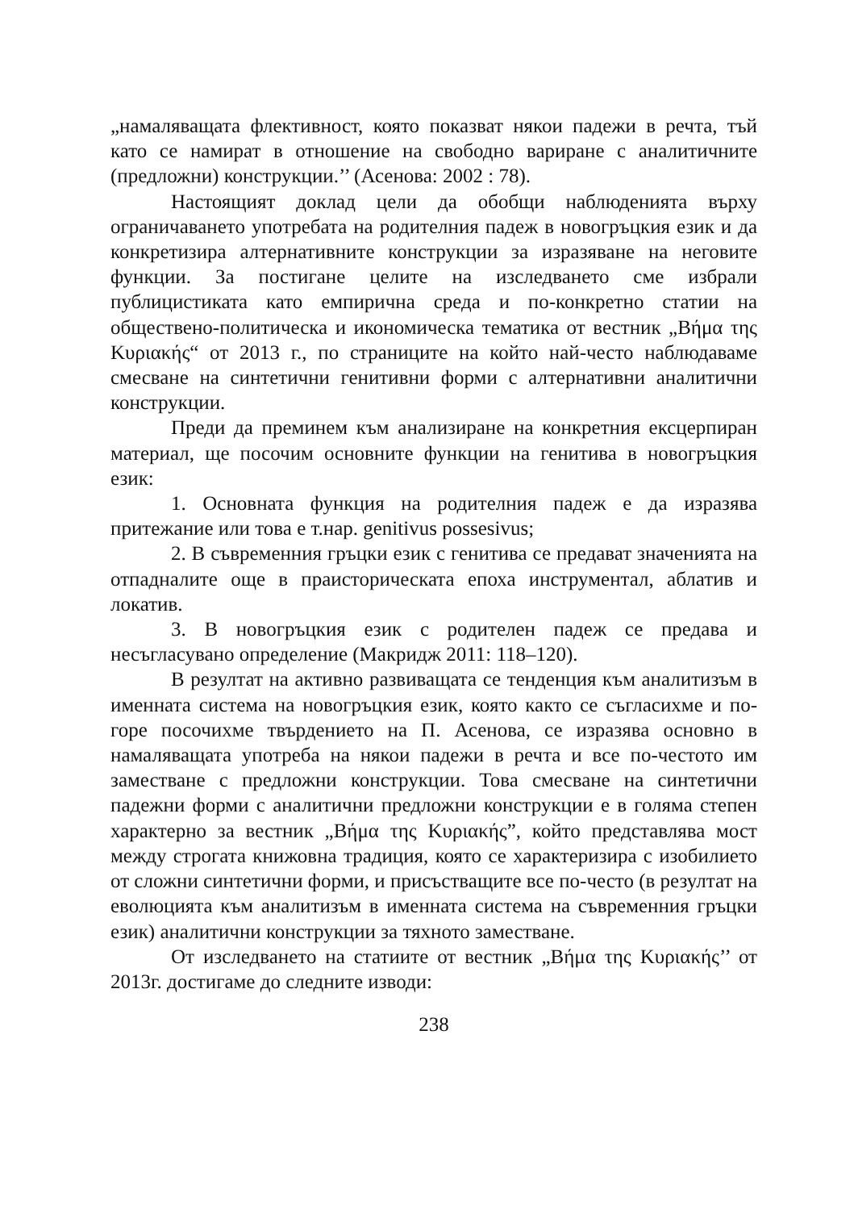„намаляващата флективност, която показват някои падежи в речта, тъй като се намират в отношение на свободно вариране с аналитичните (предложни) конструкции.’’ (Асенова: 2002 : 78).
Настоящият доклад цели да обобщи наблюденията върху ограничаването употребата на родителния падеж в новогръцкия език и да конкретизира алтернативните конструкции за изразяване на неговите функции. За постигане целите на изследването сме избрали публицистиката като емпирична среда и по-конкретно статии на обществено-политическа и икономическа тематика от вестник „Βήμα της Κυριακής“ от 2013 г., по страниците на който най-често наблюдаваме смесване на синтетични генитивни форми с алтернативни аналитични конструкции.
Преди да преминем към анализиране на конкретния ексцерпиран материал, ще посочим основните функции на генитива в новогръцкия език:
1. Основната функция на родителния падеж е да изразява притежание или това е т.нар. genitivus possesivus;
2. В съвременния гръцки език с генитива се предават значенията на отпадналите още в праисторическата епоха инструментал, аблатив и локатив.
3. В новогръцкия език с родителен падеж се предава и несъгласувано определение (Макридж 2011: 118–120).
В резултат на активно развиващата се тенденция към аналитизъм в именната система на новогръцкия език, която както се съгласихме и по-горе посочихме твърдението на П. Асенова, се изразява основно в намаляващата употреба на някои падежи в речта и все по-честото им заместване с предложни конструкции. Това смесване на синтетични падежни форми с аналитични предложни конструкции е в голяма степен характерно за вестник „Βήμα της Κυριακής”, който представлява мост между строгата книжовна традиция, която се характеризира с изобилието от сложни синтетични форми, и присъстващите все по-често (в резултат на еволюцията към аналитизъм в именната система на съвременния гръцки език) аналитични конструкции за тяхното заместване.
От изследването на статиите от вестник „Βήμα της Κυριακής’’ от 2013г. достигаме до следните изводи:
238